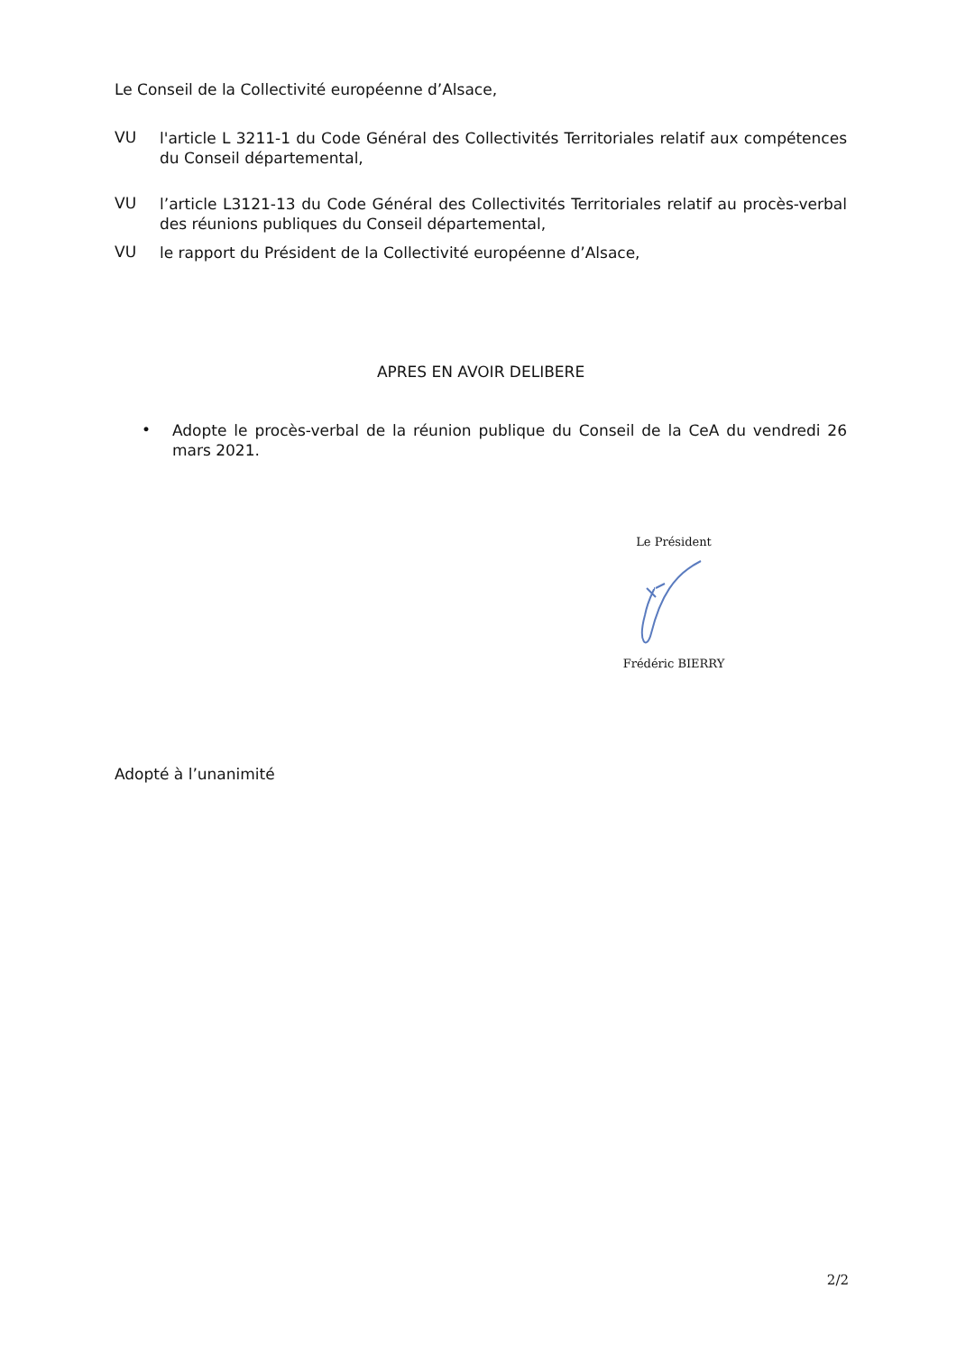Le Conseil de la Collectivité européenne d’Alsace,
VU
l'article L 3211-1 du Code Général des Collectivités Territoriales relatif aux compétences du Conseil départemental,
VU
l’article L3121-13 du Code Général des Collectivités Territoriales relatif au procès-verbal des réunions publiques du Conseil départemental,
VU
le rapport du Président de la Collectivité européenne d’Alsace,
APRES EN AVOIR DELIBERE
•
Adopte le procès-verbal de la réunion publique du Conseil de la CeA du vendredi 26 mars 2021.
Le Président
Frédéric BIERRY
Adopté à l’unanimité
2/2